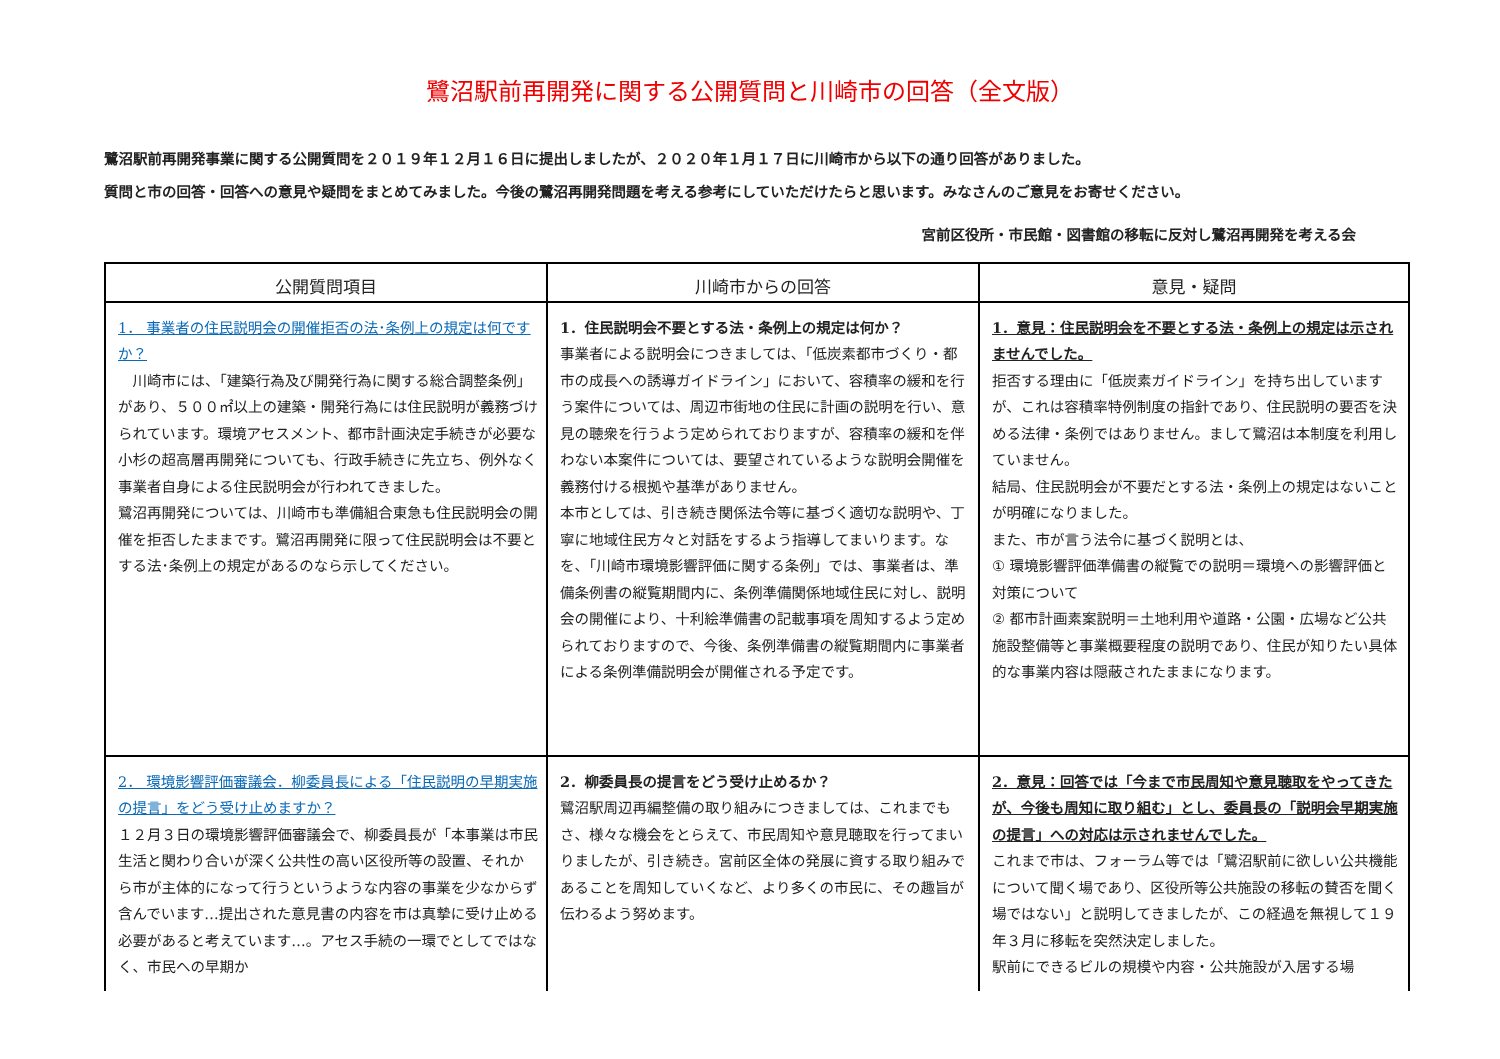鷺沼駅前再開発に関する公開質問と川崎市の回答（全文版）
鷺沼駅前再開発事業に関する公開質問を２０１９年１２月１６日に提出しましたが、２０２０年１月１７日に川崎市から以下の通り回答がありました。
質問と市の回答・回答への意見や疑問をまとめてみました。今後の鷺沼再開発問題を考える参考にしていただけたらと思います。みなさんのご意見をお寄せください。
宮前区役所・市民館・図書館の移転に反対し鷺沼再開発を考える会
| 公開質問項目 | 川崎市からの回答 | 意見・疑問 |
| --- | --- | --- |
| 1． 事業者の住民説明会の開催拒否の法･条例上の規定は何ですか？ 川崎市には、「建築行為及び開発行為に関する総合調整条例」があり、５００㎡以上の建築・開発行為には住民説明が義務づけられています。環境アセスメント、都市計画決定手続きが必要な小杉の超高層再開発についても、行政手続きに先立ち、例外なく事業者自身による住民説明会が行われてきました。 鷺沼再開発については、川崎市も準備組合東急も住民説明会の開催を拒否したままです。鷺沼再開発に限って住民説明会は不要とする法･条例上の規定があるのなら示してください。 | 1．住民説明会不要とする法・条例上の規定は何か？ 事業者による説明会につきましては、「低炭素都市づくり・都市の成長への誘導ガイドライン」において、容積率の緩和を行う案件については、周辺市街地の住民に計画の説明を行い、意見の聴衆を行うよう定められておりますが、容積率の緩和を伴わない本案件については、要望されているような説明会開催を義務付ける根拠や基準がありません。 本市としては、引き続き関係法令等に基づく適切な説明や、丁寧に地域住民方々と対話をするよう指導してまいります。なを、「川崎市環境影響評価に関する条例」では、事業者は、準備条例書の縦覧期間内に、条例準備関係地域住民に対し、説明会の開催により、十利絵準備書の記載事項を周知するよう定められておりますので、今後、条例準備書の縦覧期間内に事業者による条例準備説明会が開催される予定です。 | 1．意見：住民説明会を不要とする法・条例上の規定は示されませんでした。 拒否する理由に「低炭素ガイドライン」を持ち出していますが、これは容積率特例制度の指針であり、住民説明の要否を決める法律・条例ではありません。まして鷺沼は本制度を利用していません。 結局、住民説明会が不要だとする法・条例上の規定はないことが明確になりました。 また、市が言う法令に基づく説明とは、 ① 環境影響評価準備書の縦覧での説明＝環境への影響評価と対策について ② 都市計画素案説明＝土地利用や道路・公園・広場など公共施設整備等と事業概要程度の説明であり、住民が知りたい具体的な事業内容は隠蔽されたままになります。 |
| 2． 環境影響評価審議会．柳委員長による「住民説明の早期実施の提言」をどう受け止めますか？ １２月３日の環境影響評価審議会で、柳委員長が「本事業は市民生活と関わり合いが深く公共性の高い区役所等の設置、それから市が主体的になって行うというような内容の事業を少なからず含んでいます…提出された意見書の内容を市は真摯に受け止める必要があると考えています…。アセス手続の一環でとしてではなく、市民への早期か | 2．柳委員長の提言をどう受け止めるか？ 鷺沼駅周辺再編整備の取り組みにつきましては、これまでもさ、様々な機会をとらえて、市民周知や意見聴取を行ってまいりましたが、引き続き。宮前区全体の発展に資する取り組みであることを周知していくなど、より多くの市民に、その趣旨が伝わるよう努めます。 | 2．意見：回答では「今まで市民周知や意見聴取をやってきたが、今後も周知に取り組む」とし、委員長の「説明会早期実施の提言」への対応は示されませんでした。 これまで市は、フォーラム等では「鷺沼駅前に欲しい公共機能について聞く場であり、区役所等公共施設の移転の賛否を聞く場ではない」と説明してきましたが、この経過を無視して１９年３月に移転を突然決定しました。 駅前にできるビルの規模や内容・公共施設が入居する場 |